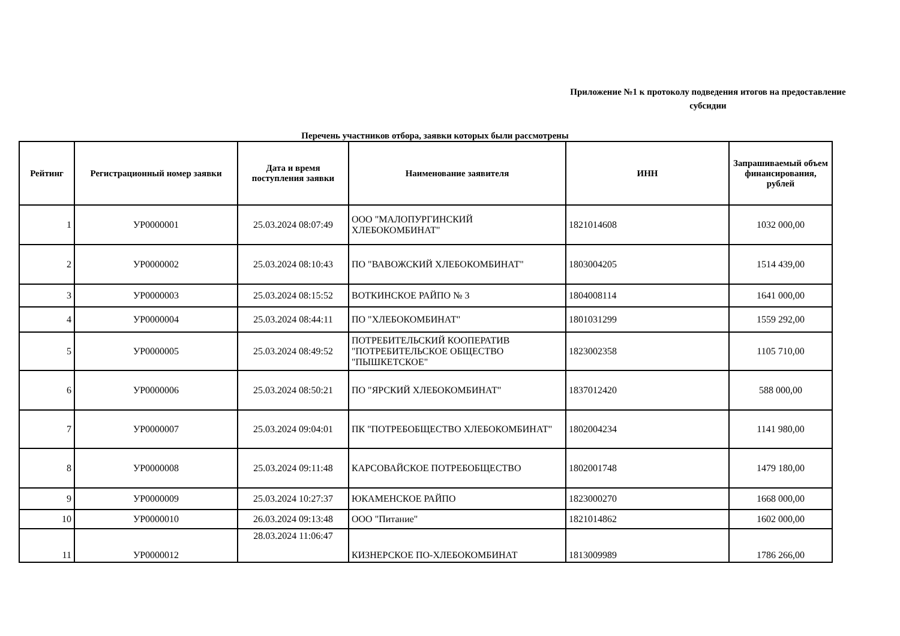Приложение №1 к протоколу подведения итогов на предоставление субсидии
Перечень участников отбора, заявки которых были рассмотрены
| Рейтинг | Регистрационный номер заявки | Дата и время поступления заявки | Наименование заявителя | ИНН | Запрашиваемый объем финансирования, рублей |
| --- | --- | --- | --- | --- | --- |
| 1 | УР0000001 | 25.03.2024 08:07:49 | ООО "МАЛОПУРГИНСКИЙ ХЛЕБОКОМБИНАТ" | 1821014608 | 1032 000,00 |
| 2 | УР0000002 | 25.03.2024 08:10:43 | ПО "ВАВОЖСКИЙ ХЛЕБОКОМБИНАТ" | 1803004205 | 1514 439,00 |
| 3 | УР0000003 | 25.03.2024 08:15:52 | ВОТКИНСКОЕ РАЙПО № 3 | 1804008114 | 1641 000,00 |
| 4 | УР0000004 | 25.03.2024 08:44:11 | ПО "ХЛЕБОКОМБИНАТ" | 1801031299 | 1559 292,00 |
| 5 | УР0000005 | 25.03.2024 08:49:52 | ПОТРЕБИТЕЛЬСКИЙ КООПЕРАТИВ "ПОТРЕБИТЕЛЬСКОЕ ОБЩЕСТВО "ПЫШКЕТСКОЕ" | 1823002358 | 1105 710,00 |
| 6 | УР0000006 | 25.03.2024 08:50:21 | ПО "ЯРСКИЙ ХЛЕБОКОМБИНАТ" | 1837012420 | 588 000,00 |
| 7 | УР0000007 | 25.03.2024 09:04:01 | ПК "ПОТРЕБОБЩЕСТВО ХЛЕБОКОМБИНАТ" | 1802004234 | 1141 980,00 |
| 8 | УР0000008 | 25.03.2024 09:11:48 | КАРСОВАЙСКОЕ ПОТРЕБОБЩЕСТВО | 1802001748 | 1479 180,00 |
| 9 | УР0000009 | 25.03.2024 10:27:37 | ЮКАМЕНСКОЕ РАЙПО | 1823000270 | 1668 000,00 |
| 10 | УР0000010 | 26.03.2024 09:13:48 | ООО "Питание" | 1821014862 | 1602 000,00 |
| 11 | УР0000012 | 28.03.2024 11:06:47 | КИЗНЕРСКОЕ ПО-ХЛЕБОКОМБИНАТ | 1813009989 | 1786 266,00 |